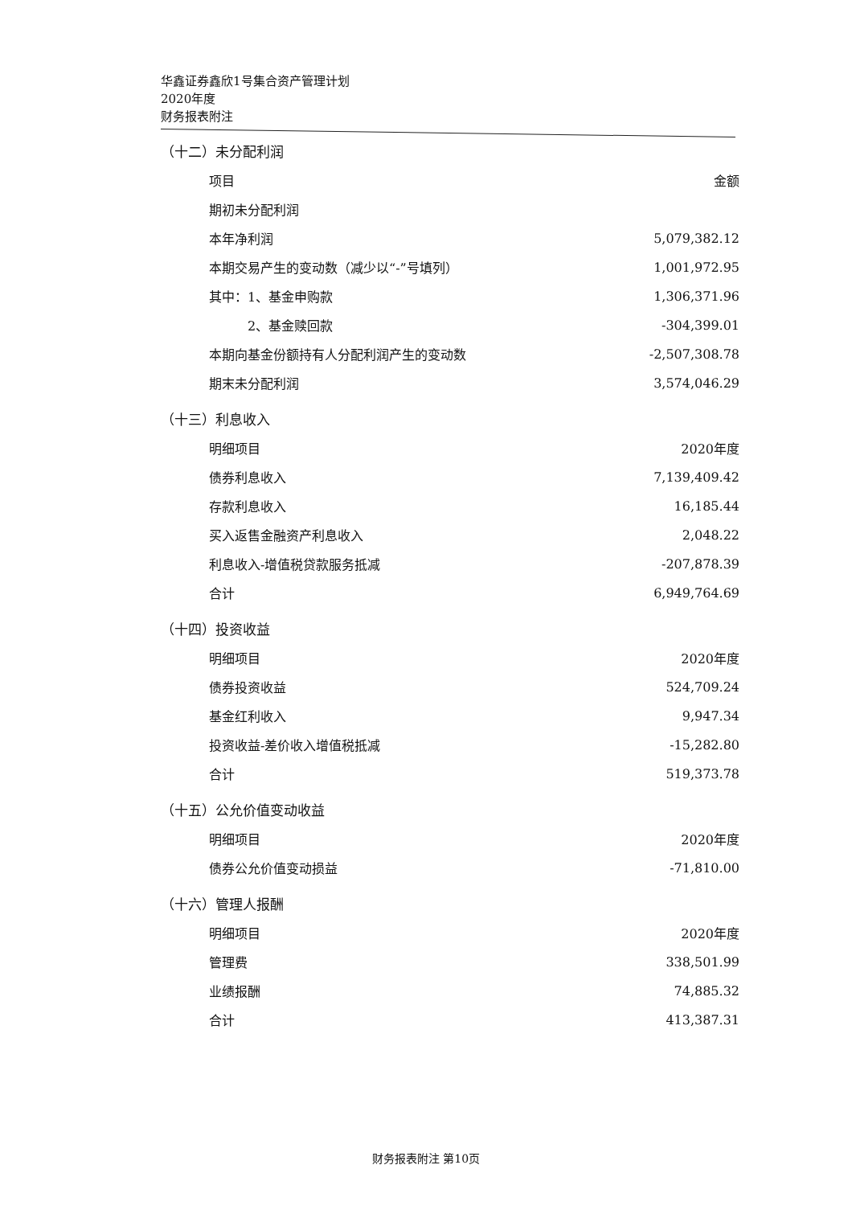华鑫证券鑫欣1号集合资产管理计划
2020年度
财务报表附注
（十二）未分配利润
| 项目 | 金额 |
| --- | --- |
| 期初未分配利润 | |
| 本年净利润 | 5,079,382.12 |
| 本期交易产生的变动数（减少以“-”号填列） | 1,001,972.95 |
| 其中：1、基金申购款 | 1,306,371.96 |
| 2、基金赎回款 | -304,399.01 |
| 本期向基金份额持有人分配利润产生的变动数 | -2,507,308.78 |
| 期末未分配利润 | 3,574,046.29 |
（十三）利息收入
| 明细项目 | 2020年度 |
| --- | --- |
| 债券利息收入 | 7,139,409.42 |
| 存款利息收入 | 16,185.44 |
| 买入返售金融资产利息收入 | 2,048.22 |
| 利息收入-增值税贷款服务抵减 | -207,878.39 |
| 合计 | 6,949,764.69 |
（十四）投资收益
| 明细项目 | 2020年度 |
| --- | --- |
| 债券投资收益 | 524,709.24 |
| 基金红利收入 | 9,947.34 |
| 投资收益-差价收入增值税抵减 | -15,282.80 |
| 合计 | 519,373.78 |
（十五）公允价值变动收益
| 明细项目 | 2020年度 |
| --- | --- |
| 债券公允价值变动损益 | -71,810.00 |
（十六）管理人报酬
| 明细项目 | 2020年度 |
| --- | --- |
| 管理费 | 338,501.99 |
| 业绩报酬 | 74,885.32 |
| 合计 | 413,387.31 |
财务报表附注 第10页